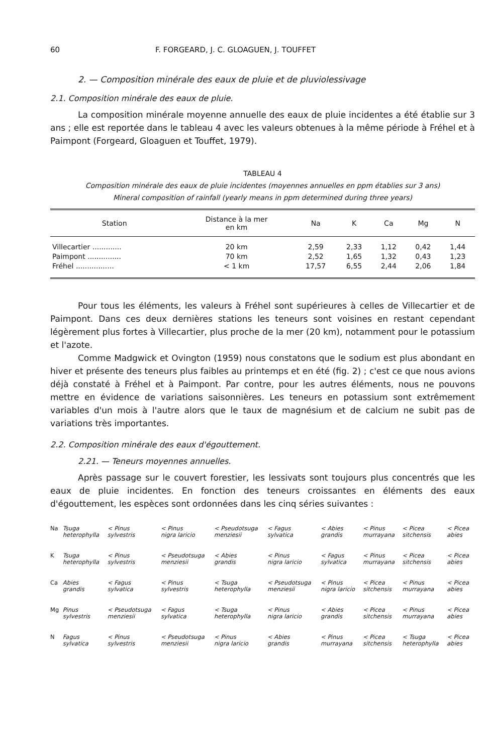60 F. FORGEARD, J. C. GLOAGUEN, J. TOUFFET
2. — Composition minérale des eaux de pluie et de pluviolessivage
2.1. Composition minérale des eaux de pluie.
La composition minérale moyenne annuelle des eaux de pluie incidentes a été établie sur 3 ans ; elle est reportée dans le tableau 4 avec les valeurs obtenues à la même période à Fréhel et à Paimpont (Forgeard, Gloaguen et Touffet, 1979).
TABLEAU 4
Composition minérale des eaux de pluie incidentes (moyennes annuelles en ppm établies sur 3 ans)
Mineral composition of rainfall (yearly means in ppm determined during three years)
| Station | Distance à la mer en km | Na | K | Ca | Mg | N |
| --- | --- | --- | --- | --- | --- | --- |
| Villecartier ............. | 20 km | 2,59 | 2,33 | 1,12 | 0,42 | 1,44 |
| Paimpont ............... | 70 km | 2,52 | 1,65 | 1,32 | 0,43 | 1,23 |
| Fréhel ................. | < 1 km | 17,57 | 6,55 | 2,44 | 2,06 | 1,84 |
Pour tous les éléments, les valeurs à Fréhel sont supérieures à celles de Villecartier et de Paimpont. Dans ces deux dernières stations les teneurs sont voisines en restant cependant légèrement plus fortes à Villecartier, plus proche de la mer (20 km), notamment pour le potassium et l'azote.
Comme Madgwick et Ovington (1959) nous constatons que le sodium est plus abondant en hiver et présente des teneurs plus faibles au printemps et en été (fig. 2) ; c'est ce que nous avions déjà constaté à Fréhel et à Paimpont. Par contre, pour les autres éléments, nous ne pouvons mettre en évidence de variations saisonnières. Les teneurs en potassium sont extrêmement variables d'un mois à l'autre alors que le taux de magnésium et de calcium ne subit pas de variations très importantes.
2.2. Composition minérale des eaux d'égouttement.
2.21. — Teneurs moyennes annuelles.
Après passage sur le couvert forestier, les lessivats sont toujours plus concentrés que les eaux de pluie incidentes. En fonction des teneurs croissantes en éléments des eaux d'égouttement, les espèces sont ordonnées dans les cinq séries suivantes :
| Na | Tsuga heterophylla | < Pinus sylvestris | < Pinus nigra laricio | < Pseudotsuga menziesii | < Fagus sylvatica | < Abies grandis | < Pinus murrayana | < Picea sitchensis | < Picea abies |
| K | Tsuga heterophylla | < Pinus sylvestris | < Pseudotsuga menziesii | < Abies grandis | < Pinus nigra laricio | < Fagus sylvatica | < Pinus murrayana | < Picea sitchensis | < Picea abies |
| Ca | Abies grandis | < Fagus sylvatica | < Pinus sylvestris | < Tsuga heterophylla | < Pseudotsuga menziesii | < Pinus nigra laricio | < Picea sitchensis | < Pinus murrayana | < Picea abies |
| Mg | Pinus sylvestris | < Pseudotsuga menziesii | < Fagus sylvatica | < Tsuga heterophylla | < Pinus nigra laricio | < Abies grandis | < Picea sitchensis | < Pinus murrayana | < Picea abies |
| N | Fagus sylvatica | < Pinus sylvestris | < Pseudotsuga menziesii | < Pinus nigra laricio | < Abies grandis | < Pinus murrayana | < Picea sitchensis | < Tsuga heterophylla | < Picea abies |